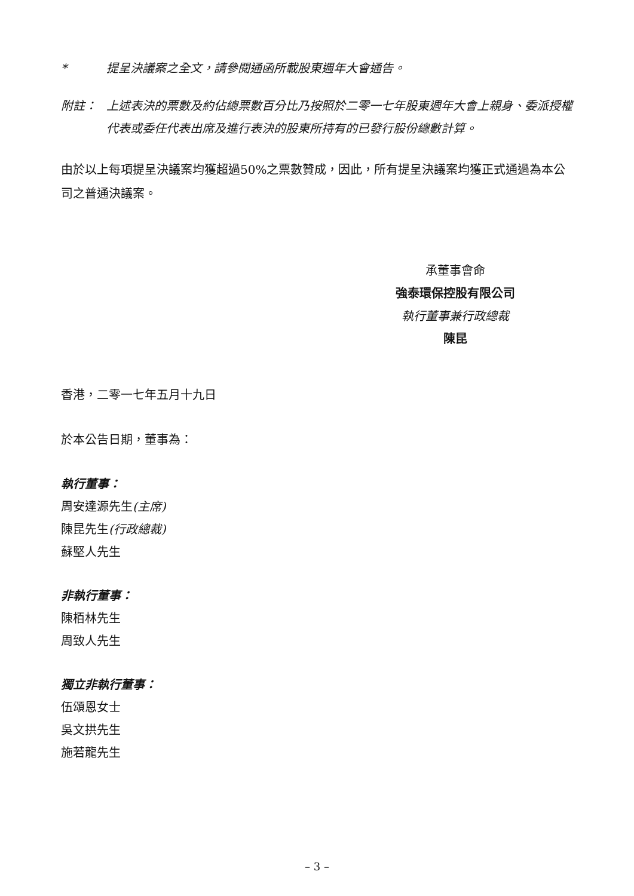* 提呈決議案之全文，請參閱通函所載股東週年大會通告。
附註： 上述表決的票數及約佔總票數百分比乃按照於二零一七年股東週年大會上親身、委派授權代表或委任代表出席及進行表決的股東所持有的已發行股份總數計算。
由於以上每項提呈決議案均獲超過50%之票數贊成，因此，所有提呈決議案均獲正式通過為本公司之普通決議案。
承董事會命
強泰環保控股有限公司
執行董事兼行政總裁
陳昆
香港，二零一七年五月十九日
於本公告日期，董事為：
執行董事：
周安達源先生(主席)
陳昆先生(行政總裁)
蘇堅人先生
非執行董事：
陳栢林先生
周致人先生
獨立非執行董事：
伍頌恩女士
吳文拱先生
施若龍先生
– 3 –